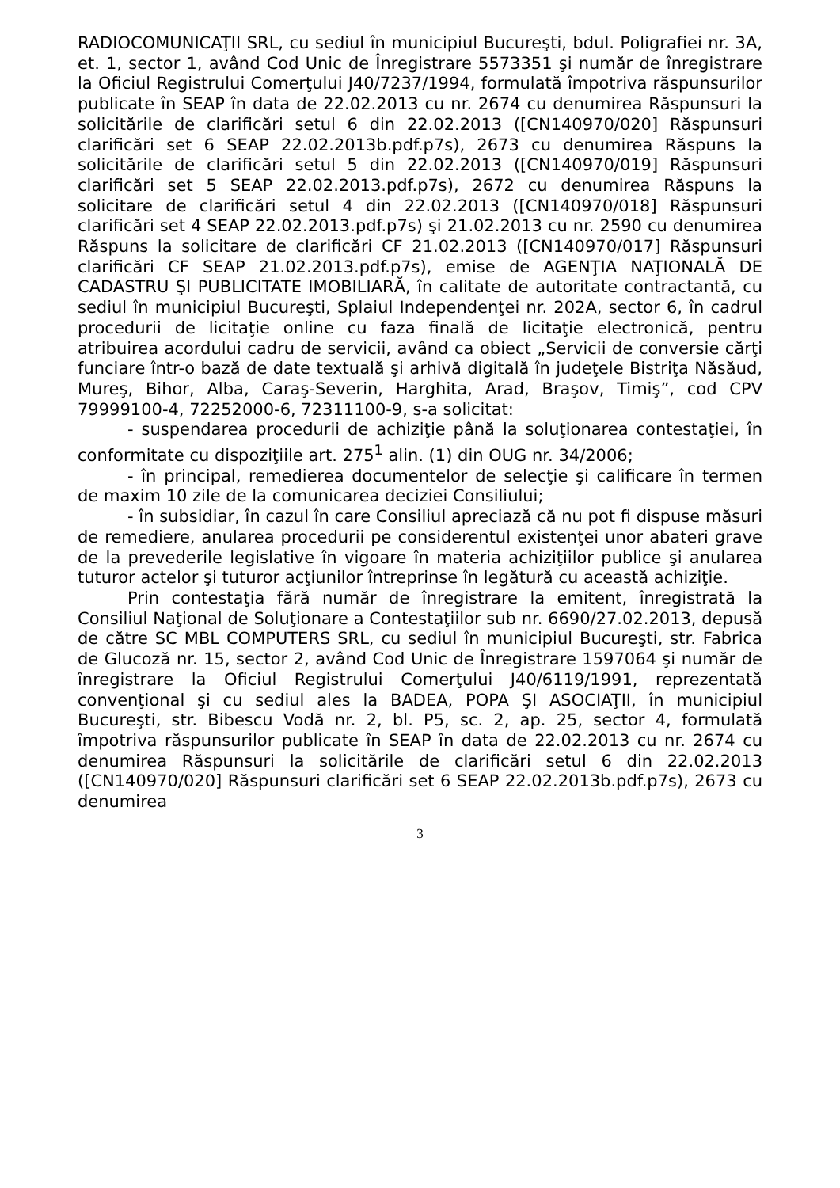RADIOCOMUNICAŢII SRL, cu sediul în municipiul Bucureşti, bdul. Poligrafiei nr. 3A, et. 1, sector 1, având Cod Unic de Înregistrare 5573351 şi număr de înregistrare la Oficiul Registrului Comerţului J40/7237/1994, formulată împotriva răspunsurilor publicate în SEAP în data de 22.02.2013 cu nr. 2674 cu denumirea Răspunsuri la solicitările de clarificări setul 6 din 22.02.2013 ([CN140970/020] Răspunsuri clarificări set 6 SEAP 22.02.2013b.pdf.p7s), 2673 cu denumirea Răspuns la solicitările de clarificări setul 5 din 22.02.2013 ([CN140970/019] Răspunsuri clarificări set 5 SEAP 22.02.2013.pdf.p7s), 2672 cu denumirea Răspuns la solicitare de clarificări setul 4 din 22.02.2013 ([CN140970/018] Răspunsuri clarificări set 4 SEAP 22.02.2013.pdf.p7s) şi 21.02.2013 cu nr. 2590 cu denumirea Răspuns la solicitare de clarificări CF 21.02.2013 ([CN140970/017] Răspunsuri clarificări CF SEAP 21.02.2013.pdf.p7s), emise de AGENŢIA NAŢIONALĂ DE CADASTRU ŞI PUBLICITATE IMOBILIARĂ, în calitate de autoritate contractantă, cu sediul în municipiul Bucureşti, Splaiul Independenţei nr. 202A, sector 6, în cadrul procedurii de licitaţie online cu faza finală de licitaţie electronică, pentru atribuirea acordului cadru de servicii, având ca obiect „Servicii de conversie cărţi funciare într-o bază de date textuală şi arhivă digitală în judeţele Bistriţa Năsăud, Mureş, Bihor, Alba, Caraş-Severin, Harghita, Arad, Braşov, Timiş”, cod CPV 79999100-4, 72252000-6, 72311100-9, s-a solicitat:
- suspendarea procedurii de achiziţie până la soluţionarea contestaţiei, în conformitate cu dispoziţiile art. 275<sup>1</sup> alin. (1) din OUG nr. 34/2006;
- în principal, remedierea documentelor de selecţie şi calificare în termen de maxim 10 zile de la comunicarea deciziei Consiliului;
- în subsidiar, în cazul în care Consiliul apreciază că nu pot fi dispuse măsuri de remediere, anularea procedurii pe considerentul existenţei unor abateri grave de la prevederile legislative în vigoare în materia achiziţiilor publice şi anularea tuturor actelor şi tuturor acţiunilor întreprinse în legătură cu această achiziţie.
Prin contestaţia fără număr de înregistrare la emitent, înregistrată la Consiliul Naţional de Soluţionare a Contestaţiilor sub nr. 6690/27.02.2013, depusă de către SC MBL COMPUTERS SRL, cu sediul în municipiul Bucureşti, str. Fabrica de Glucoză nr. 15, sector 2, având Cod Unic de Înregistrare 1597064 şi număr de înregistrare la Oficiul Registrului Comerţului J40/6119/1991, reprezentată convenţional şi cu sediul ales la BADEA, POPA ŞI ASOCIAŢII, în municipiul Bucureşti, str. Bibescu Vodă nr. 2, bl. P5, sc. 2, ap. 25, sector 4, formulată împotriva răspunsurilor publicate în SEAP în data de 22.02.2013 cu nr. 2674 cu denumirea Răspunsuri la solicitările de clarificări setul 6 din 22.02.2013 ([CN140970/020] Răspunsuri clarificări set 6 SEAP 22.02.2013b.pdf.p7s), 2673 cu denumirea
3